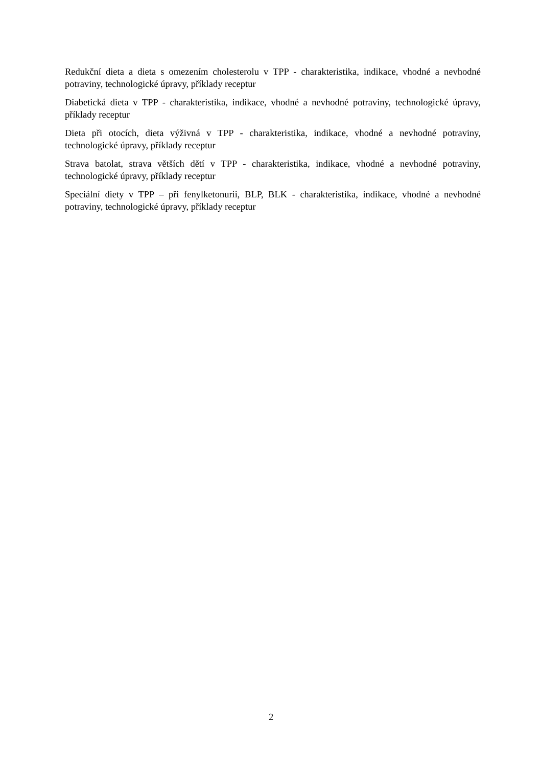Redukční dieta a dieta s omezením cholesterolu v TPP - charakteristika, indikace, vhodné a nevhodné potraviny, technologické úpravy, příklady receptur
Diabetická dieta v TPP - charakteristika, indikace, vhodné a nevhodné potraviny, technologické úpravy, příklady receptur
Dieta při otocích, dieta výživná v TPP - charakteristika, indikace, vhodné a nevhodné potraviny, technologické úpravy, příklady receptur
Strava batolat, strava větších dětí v TPP - charakteristika, indikace, vhodné a nevhodné potraviny, technologické úpravy, příklady receptur
Speciální diety v TPP – při fenylketonurii, BLP, BLK - charakteristika, indikace, vhodné a nevhodné potraviny, technologické úpravy, příklady receptur
2